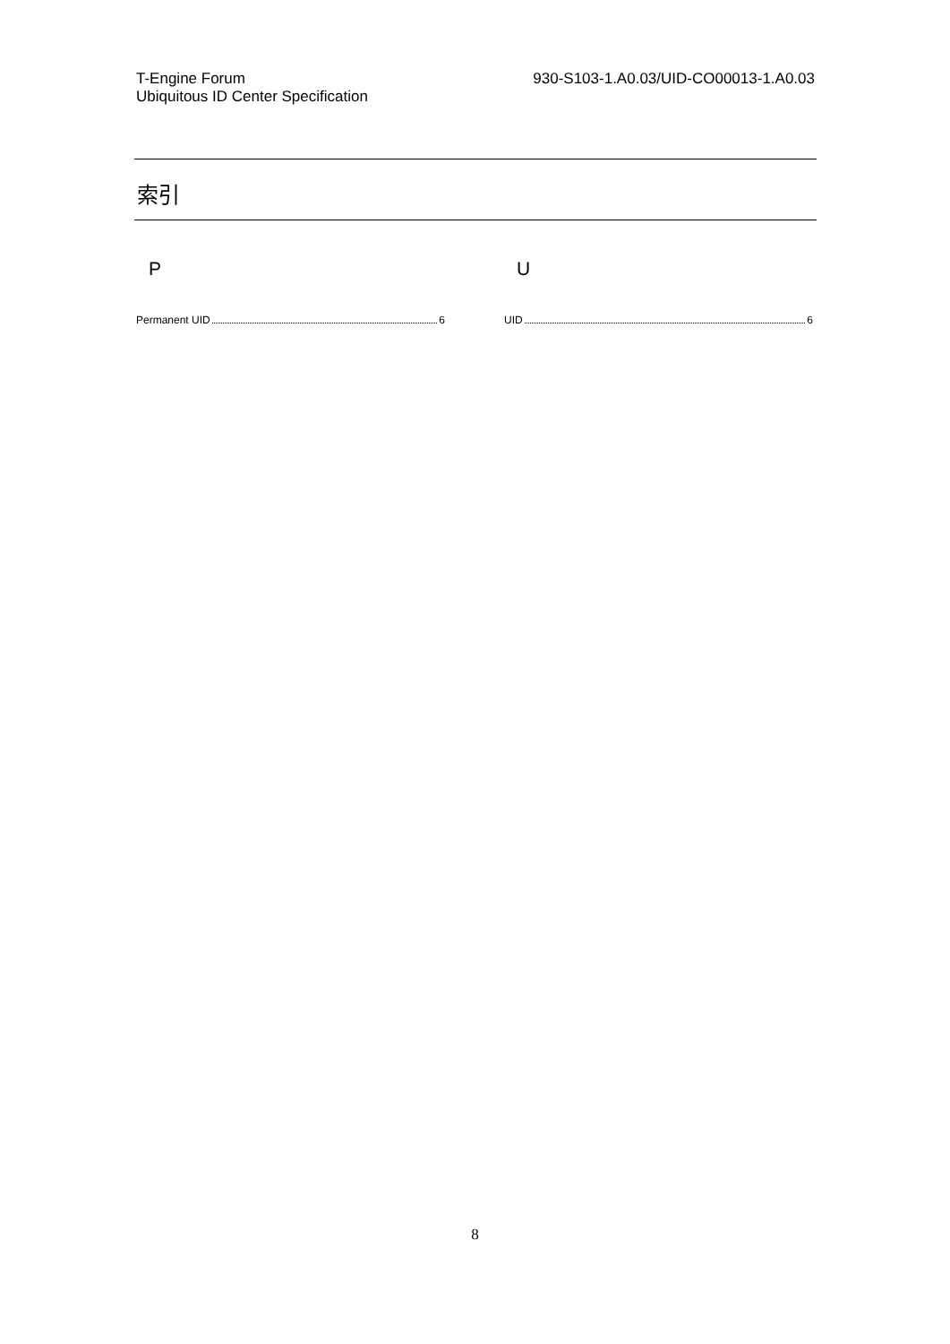T-Engine Forum
Ubiquitous ID Center Specification
930-S103-1.A0.03/UID-CO00013-1.A0.03
索引
P
Permanent UID 6
U
UID 6
8